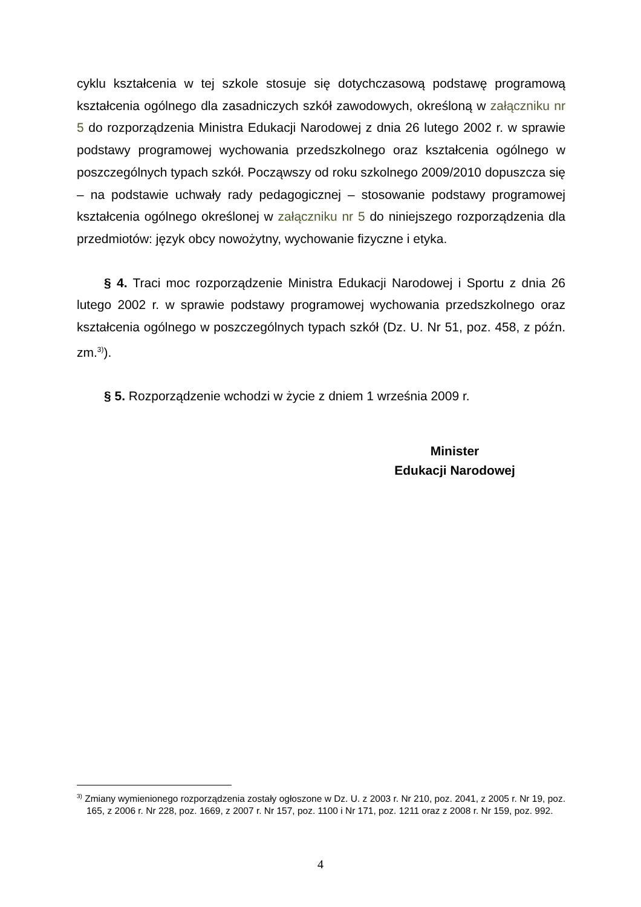cyklu kształcenia w tej szkole stosuje się dotychczasową podstawę programową kształcenia ogólnego dla zasadniczych szkół zawodowych, określoną w załączniku nr 5 do rozporządzenia Ministra Edukacji Narodowej z dnia 26 lutego 2002 r. w sprawie podstawy programowej wychowania przedszkolnego oraz kształcenia ogólnego w poszczególnych typach szkół. Począwszy od roku szkolnego 2009/2010 dopuszcza się – na podstawie uchwały rady pedagogicznej – stosowanie podstawy programowej kształcenia ogólnego określonej w załączniku nr 5 do niniejszego rozporządzenia dla przedmiotów: język obcy nowożytny, wychowanie fizyczne i etyka.
§ 4. Traci moc rozporządzenie Ministra Edukacji Narodowej i Sportu z dnia 26 lutego 2002 r. w sprawie podstawy programowej wychowania przedszkolnego oraz kształcenia ogólnego w poszczególnych typach szkół (Dz. U. Nr 51, poz. 458, z późn. zm.<sup>3)</sup>).
§ 5. Rozporządzenie wchodzi w życie z dniem 1 września 2009 r.
Minister
Edukacji Narodowej
<sup>3)</sup> Zmiany wymienionego rozporządzenia zostały ogłoszone w Dz. U. z 2003 r. Nr 210, poz. 2041, z 2005 r. Nr 19, poz. 165, z 2006 r. Nr 228, poz. 1669, z 2007 r. Nr 157, poz. 1100 i Nr 171, poz. 1211 oraz z 2008 r. Nr 159, poz. 992.
4